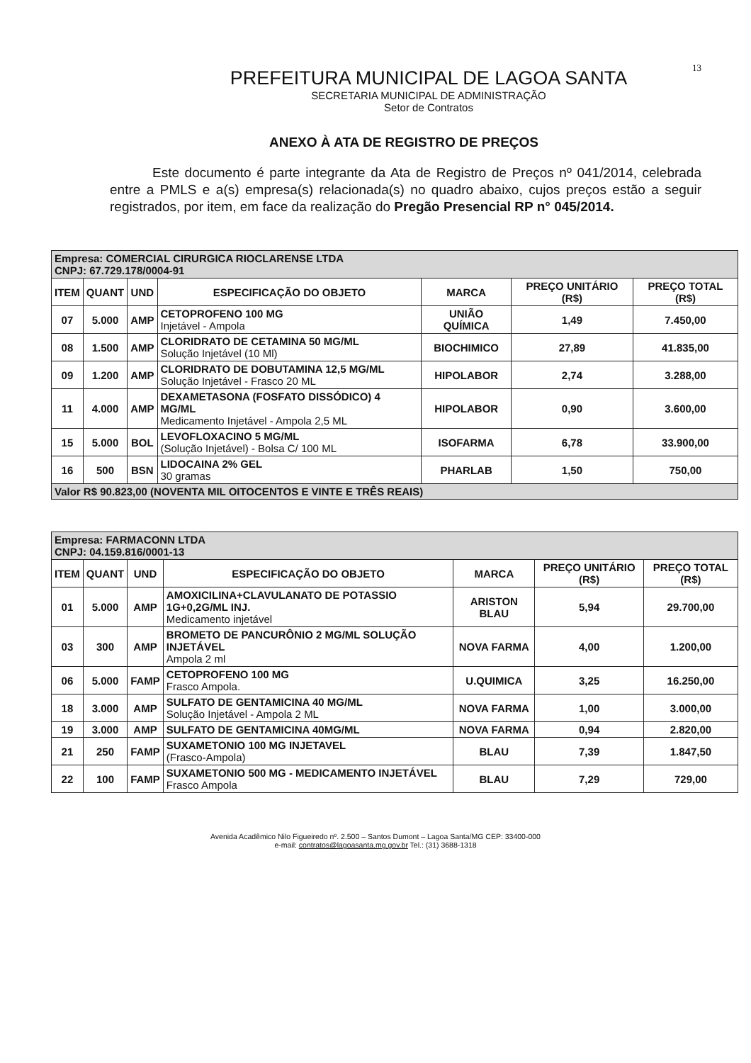13
PREFEITURA MUNICIPAL DE LAGOA SANTA
SECRETARIA MUNICIPAL DE ADMINISTRAÇÃO
Setor de Contratos
ANEXO À ATA DE REGISTRO DE PREÇOS
Este documento é parte integrante da Ata de Registro de Preços nº 041/2014, celebrada entre a PMLS e a(s) empresa(s) relacionada(s) no quadro abaixo, cujos preços estão a seguir registrados, por item, em face da realização do Pregão Presencial RP n° 045/2014.
| Empresa: COMERCIAL CIRURGICA RIOCLARENSE LTDA CNPJ: 67.729.178/0004-91 | | | | | | |
| ITEM | QUANT | UND | ESPECIFICAÇÃO DO OBJETO | MARCA | PREÇO UNITÁRIO (R$) | PREÇO TOTAL (R$) |
| 07 | 5.000 | AMP | CETOPROFENO 100 MG Injetável - Ampola | UNIÃO QUÍMICA | 1,49 | 7.450,00 |
| 08 | 1.500 | AMP | CLORIDRATO DE CETAMINA 50 MG/ML Solução Injetável (10 Ml) | BIOCHIMICO | 27,89 | 41.835,00 |
| 09 | 1.200 | AMP | CLORIDRATO DE DOBUTAMINA 12,5 MG/ML Solução Injetável - Frasco 20 ML | HIPOLABOR | 2,74 | 3.288,00 |
| 11 | 4.000 | AMP | DEXAMETASONA (FOSFATO DISSÓDICO) 4 MG/ML Medicamento Injetável - Ampola 2,5 ML | HIPOLABOR | 0,90 | 3.600,00 |
| 15 | 5.000 | BOL | LEVOFLOXACINO 5 MG/ML (Solução Injetável) - Bolsa C/ 100 ML | ISOFARMA | 6,78 | 33.900,00 |
| 16 | 500 | BSN | LIDOCAINA 2% GEL 30 gramas | PHARLAB | 1,50 | 750,00 |
| Valor R$ 90.823,00 (NOVENTA MIL OITOCENTOS E VINTE E TRÊS REAIS) | | | | | | |
| Empresa: FARMACONN LTDA CNPJ: 04.159.816/0001-13 | | | | | | |
| ITEM | QUANT | UND | ESPECIFICAÇÃO DO OBJETO | MARCA | PREÇO UNITÁRIO (R$) | PREÇO TOTAL (R$) |
| 01 | 5.000 | AMP | AMOXICILINA+CLAVULANATO DE POTASSIO 1G+0,2G/ML INJ. Medicamento injetável | ARISTON BLAU | 5,94 | 29.700,00 |
| 03 | 300 | AMP | BROMETO DE PANCURÔNIO 2 MG/ML SOLUÇÃO INJETÁVEL Ampola 2 ml | NOVA FARMA | 4,00 | 1.200,00 |
| 06 | 5.000 | FAMP | CETOPROFENO 100 MG Frasco Ampola. | U.QUIMICA | 3,25 | 16.250,00 |
| 18 | 3.000 | AMP | SULFATO DE GENTAMICINA 40 MG/ML Solução Injetável - Ampola 2 ML | NOVA FARMA | 1,00 | 3.000,00 |
| 19 | 3.000 | AMP | SULFATO DE GENTAMICINA 40MG/ML | NOVA FARMA | 0,94 | 2.820,00 |
| 21 | 250 | FAMP | SUXAMETONIO 100 MG INJETAVEL (Frasco-Ampola) | BLAU | 7,39 | 1.847,50 |
| 22 | 100 | FAMP | SUXAMETONIO 500 MG - MEDICAMENTO INJETÁVEL Frasco Ampola | BLAU | 7,29 | 729,00 |
Avenida Acadêmico Nilo Figueiredo nº. 2.500 – Santos Dumont – Lagoa Santa/MG CEP: 33400-000
e-mail: contratos@lagoasanta.mg.gov.br Tel.: (31) 3688-1318